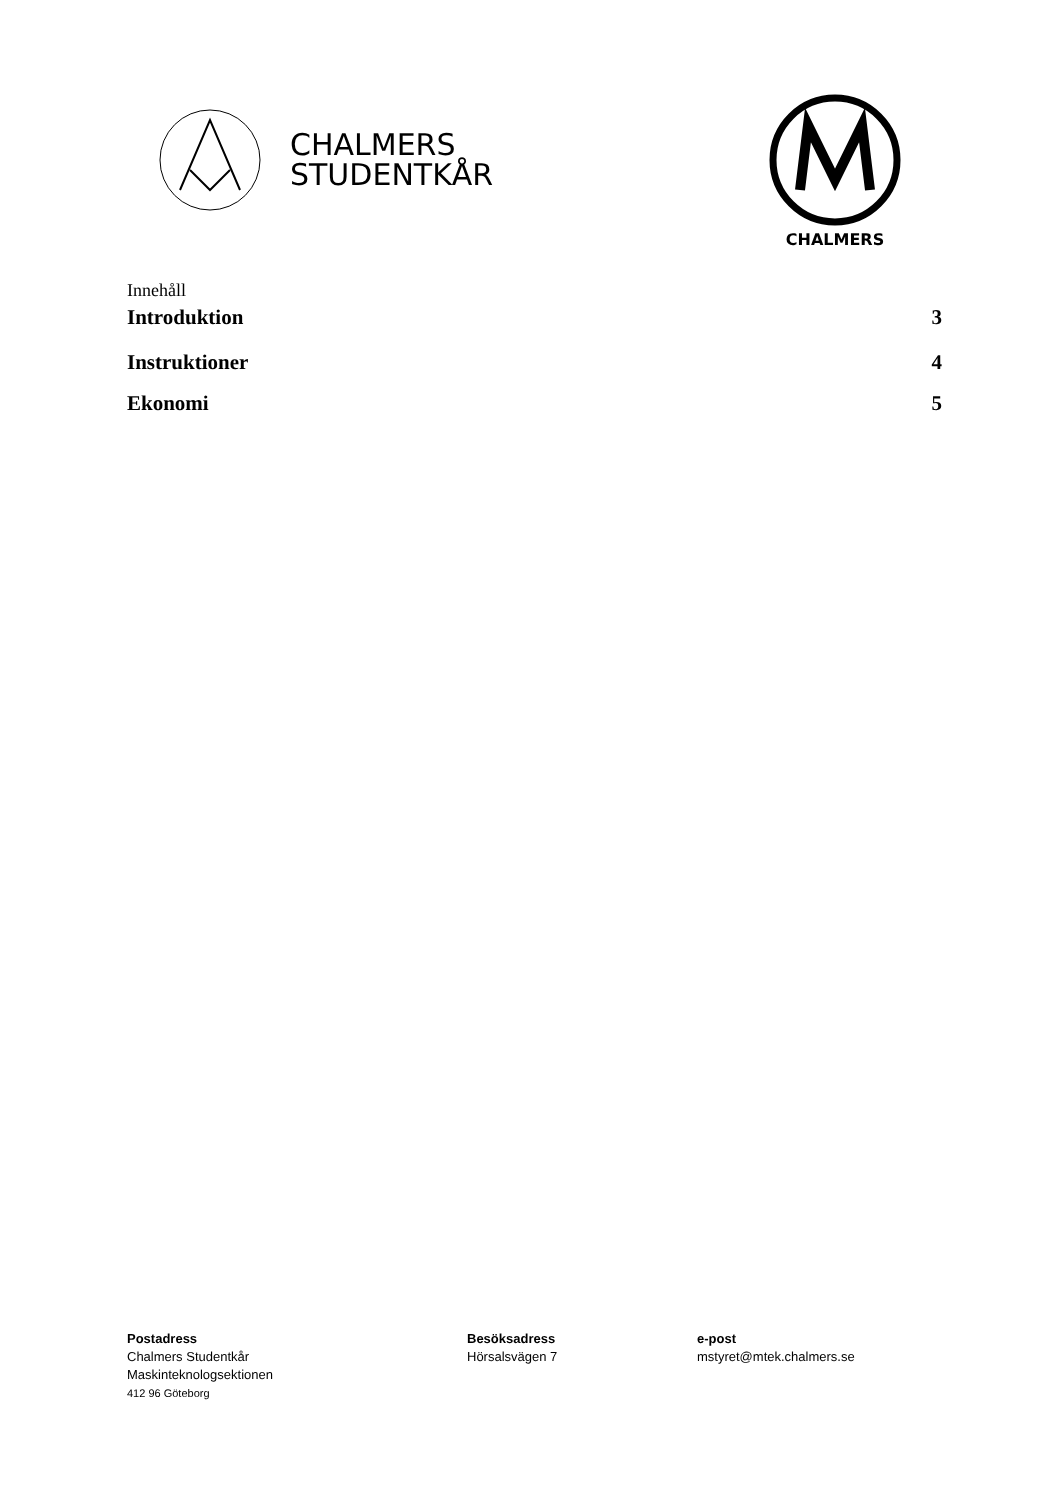CHALMERS
STUDENTKÅR
CHALMERS
Innehåll
Introduktion 3
Instruktioner 4
Ekonomi 5
Postadress
Chalmers Studentkår
Maskinteknologsektionen
412 96 Göteborg
Besöksadress
Hörsalsvägen 7
e-post
mstyret@mtek.chalmers.se